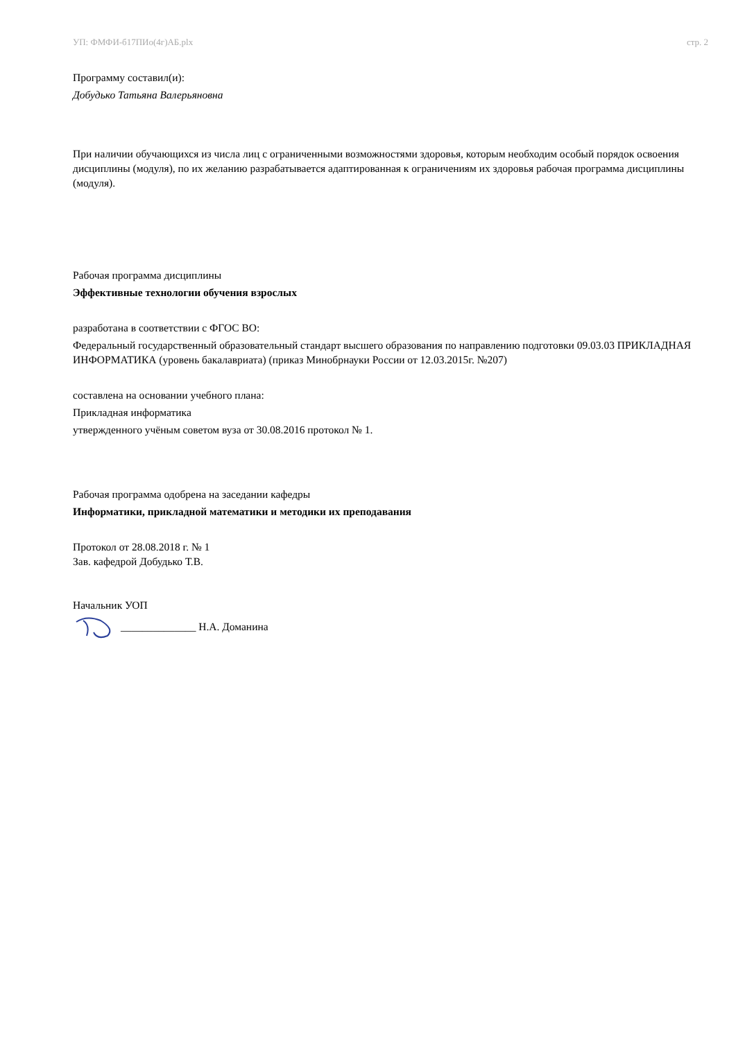УП: ФМФИ-б17ПИо(4г)АБ.plx стр. 2
Программу составил(и):
Добудько Татьяна Валерьяновна
При наличии обучающихся из числа лиц с ограниченными возможностями здоровья, которым необходим особый порядок освоения дисциплины (модуля), по их желанию разрабатывается адаптированная к ограничениям их здоровья рабочая программа дисциплины (модуля).
Рабочая программа дисциплины
Эффективные технологии обучения взрослых
разработана в соответствии с ФГОС ВО:
Федеральный государственный образовательный стандарт высшего образования по направлению подготовки 09.03.03 ПРИКЛАДНАЯ ИНФОРМАТИКА (уровень бакалавриата) (приказ Минобрнауки России от 12.03.2015г. №207)
составлена на основании учебного плана:
Прикладная информатика
утвержденного учёным советом вуза от 30.08.2016 протокол № 1.
Рабочая программа одобрена на заседании кафедры
Информатики, прикладной математики и методики их преподавания
Протокол от 28.08.2018 г. № 1
Зав. кафедрой Добудько Т.В.
Начальник УОП
______________ Н.А. Доманина